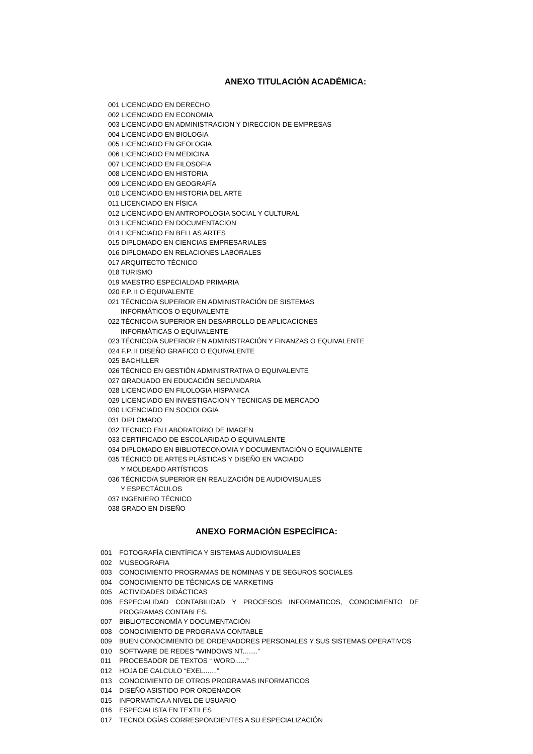ANEXO TITULACIÓN ACADÉMICA:
001 LICENCIADO EN DERECHO
002 LICENCIADO EN ECONOMIA
003 LICENCIADO EN ADMINISTRACION Y DIRECCION DE EMPRESAS
004 LICENCIADO EN BIOLOGIA
005 LICENCIADO EN GEOLOGIA
006 LICENCIADO EN MEDICINA
007 LICENCIADO EN FILOSOFIA
008 LICENCIADO EN HISTORIA
009 LICENCIADO EN GEOGRAFÍA
010 LICENCIADO EN HISTORIA DEL ARTE
011 LICENCIADO EN FÍSICA
012 LICENCIADO EN ANTROPOLOGIA SOCIAL Y CULTURAL
013 LICENCIADO EN DOCUMENTACION
014 LICENCIADO EN BELLAS ARTES
015 DIPLOMADO EN CIENCIAS EMPRESARIALES
016 DIPLOMADO EN RELACIONES LABORALES
017 ARQUITECTO TÉCNICO
018 TURISMO
019 MAESTRO ESPECIALDAD PRIMARIA
020 F.P. II O EQUIVALENTE
021 TÉCNICO/A SUPERIOR EN ADMINISTRACIÓN DE SISTEMAS
INFORMÁTICOS O EQUIVALENTE
022 TÉCNICO/A SUPERIOR EN DESARROLLO DE APLICACIONES
INFORMÁTICAS O EQUIVALENTE
023 TÉCNICO/A SUPERIOR EN ADMINISTRACIÓN Y FINANZAS O EQUIVALENTE
024 F.P. II DISEÑO GRAFICO O EQUIVALENTE
025 BACHILLER
026 TÉCNICO EN GESTIÓN ADMINISTRATIVA O EQUIVALENTE
027 GRADUADO EN EDUCACIÓN SECUNDARIA
028 LICENCIADO EN FILOLOGIA HISPANICA
029 LICENCIADO EN INVESTIGACION Y TECNICAS DE MERCADO
030 LICENCIADO EN SOCIOLOGIA
031 DIPLOMADO
032 TECNICO EN LABORATORIO DE IMAGEN
033 CERTIFICADO DE ESCOLARIDAD O EQUIVALENTE
034 DIPLOMADO EN BIBLIOTECONOMIA Y DOCUMENTACIÓN O EQUIVALENTE
035 TÉCNICO DE ARTES PLÁSTICAS Y DISEÑO EN VACIADO
Y MOLDEADO ARTÍSTICOS
036 TÉCNICO/A SUPERIOR EN REALIZACIÓN DE AUDIOVISUALES
Y ESPECTÁCULOS
037 INGENIERO TÉCNICO
038 GRADO EN DISEÑO
ANEXO FORMACIÓN ESPECÍFICA:
001 FOTOGRAFÍA CIENTÍFICA Y SISTEMAS AUDIOVISUALES
002 MUSEOGRAFIA
003 CONOCIMIENTO PROGRAMAS DE NOMINAS Y DE SEGUROS SOCIALES
004 CONOCIMIENTO DE TÉCNICAS DE MARKETING
005 ACTIVIDADES DIDÁCTICAS
006 ESPECIALIDAD CONTABILIDAD Y PROCESOS INFORMATICOS, CONOCIMIENTO DE PROGRAMAS CONTABLES.
007 BIBLIOTECONOMÍA Y DOCUMENTACIÓN
008 CONOCIMIENTO DE PROGRAMA CONTABLE
009 BUEN CONOCIMIENTO DE ORDENADORES PERSONALES Y SUS SISTEMAS OPERATIVOS
010 SOFTWARE DE REDES “WINDOWS NT........”
011 PROCESADOR DE TEXTOS “ WORD......”
012 HOJA DE CALCULO “EXEL.......”
013 CONOCIMIENTO DE OTROS PROGRAMAS INFORMATICOS
014 DISEÑO ASISTIDO POR ORDENADOR
015 INFORMATICA A NIVEL DE USUARIO
016 ESPECIALISTA EN TEXTILES
017 TECNOLOGÍAS CORRESPONDIENTES A SU ESPECIALIZACIÓN